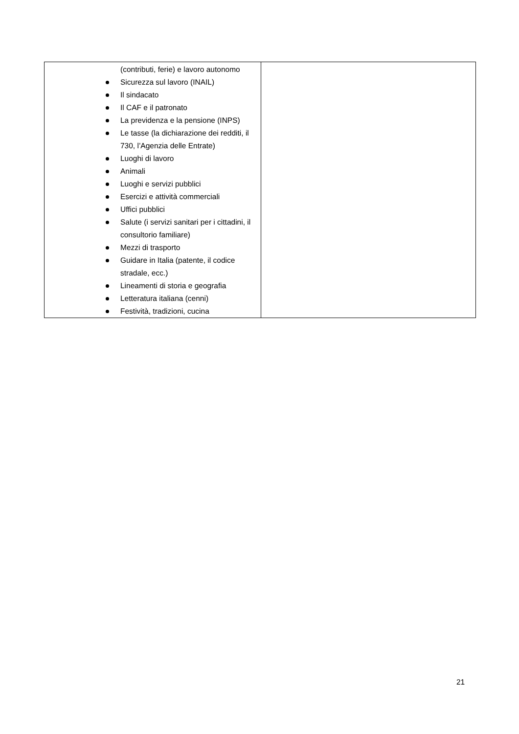| (contributi, ferie) e lavoro autonomo Sicurezza sul lavoro (INAIL) Il sindacato Il CAF e il patronato La previdenza e la pensione (INPS) Le tasse (la dichiarazione dei redditi, il 730, l’Agenzia delle Entrate) Luoghi di lavoro Animali Luoghi e servizi pubblici Esercizi e attività commerciali Uffici pubblici Salute (i servizi sanitari per i cittadini, il consultorio familiare) Mezzi di trasporto Guidare in Italia (patente, il codice stradale, ecc.) Lineamenti di storia e geografia Letteratura italiana (cenni) Festività, tradizioni, cucina | |
21